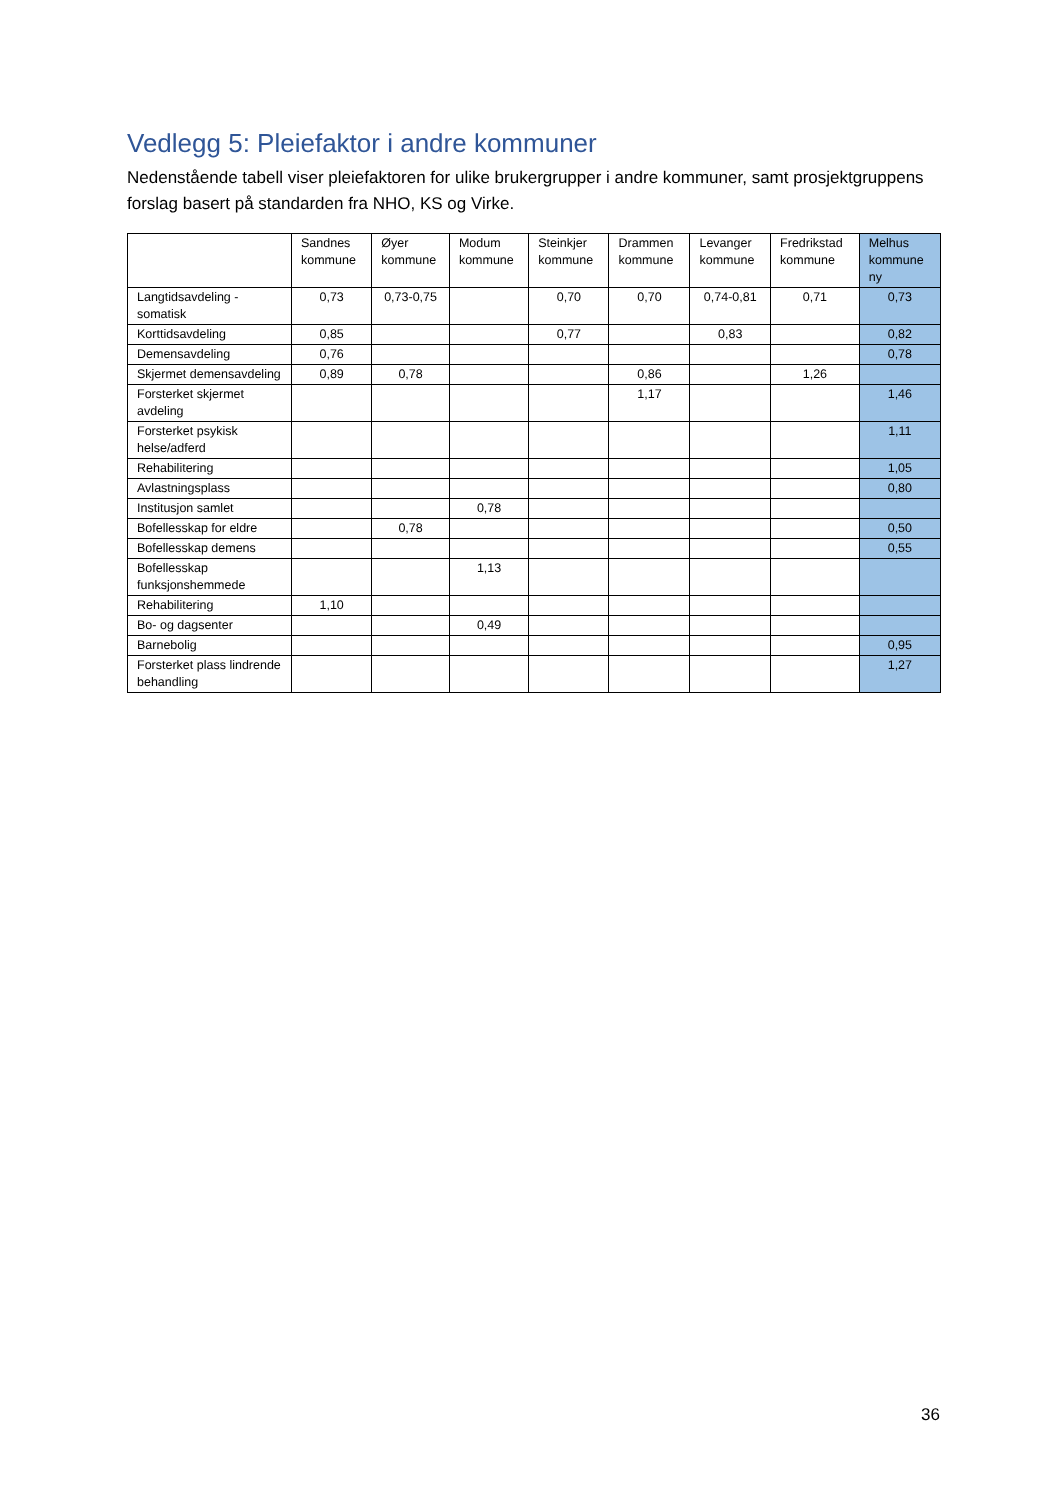Vedlegg 5: Pleiefaktor i andre kommuner
Nedenstående tabell viser pleiefaktoren for ulike brukergrupper i andre kommuner, samt prosjektgruppens forslag basert på standarden fra NHO, KS og Virke.
| | Sandnes kommune | Øyer kommune | Modum kommune | Steinkjer kommune | Drammen kommune | Levanger kommune | Fredrikstad kommune | Melhus kommune ny |
| --- | --- | --- | --- | --- | --- | --- | --- | --- |
| Langtidsavdeling - somatisk | 0,73 | 0,73-0,75 | | 0,70 | 0,70 | 0,74-0,81 | 0,71 | 0,73 |
| Korttidsavdeling | 0,85 | | | 0,77 | | 0,83 | | 0,82 |
| Demensavdeling | 0,76 | | | | | | | 0,78 |
| Skjermet demensavdeling | 0,89 | 0,78 | | | 0,86 | | 1,26 | |
| Forsterket skjermet avdeling | | | | | 1,17 | | | 1,46 |
| Forsterket psykisk helse/adferd | | | | | | | | 1,11 |
| Rehabilitering | | | | | | | | 1,05 |
| Avlastningsplass | | | | | | | | 0,80 |
| Institusjon samlet | | | 0,78 | | | | | |
| Bofellesskap for eldre | | 0,78 | | | | | | 0,50 |
| Bofellesskap demens | | | | | | | | 0,55 |
| Bofellesskap funksjonshemmede | | | 1,13 | | | | | |
| Rehabilitering | 1,10 | | | | | | | |
| Bo- og dagsenter | | | 0,49 | | | | | |
| Barnebolig | | | | | | | | 0,95 |
| Forsterket plass lindrende behandling | | | | | | | | 1,27 |
36